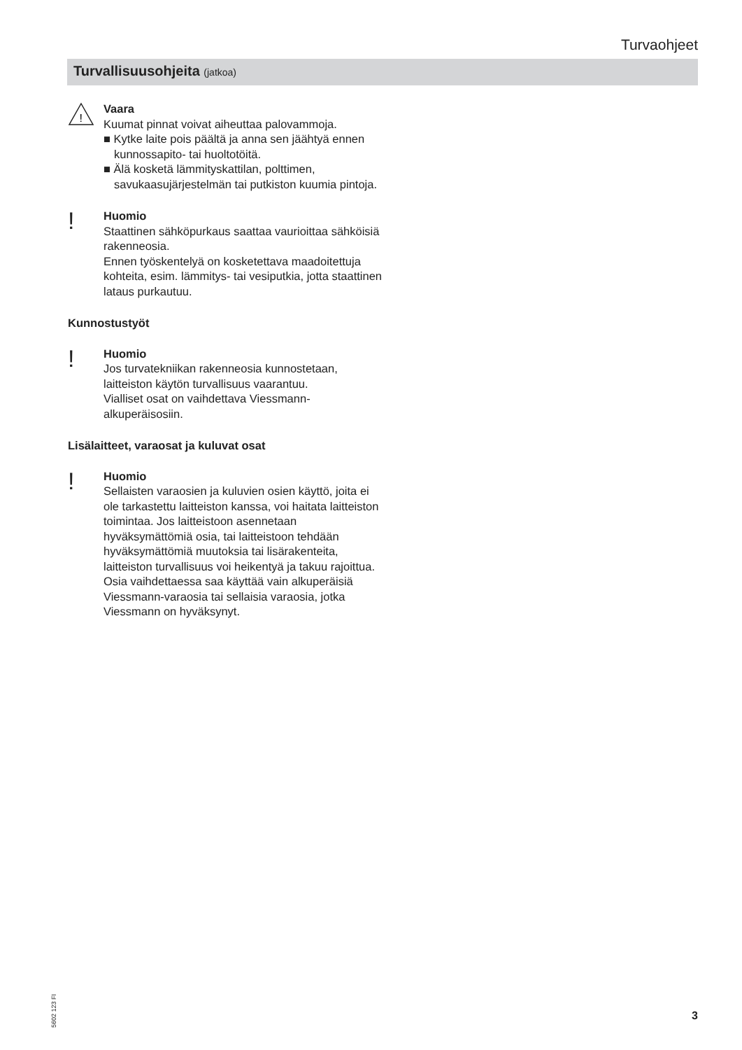Turvaohjeet
Turvallisuusohjeita (jatkoa)
!
Vaara
Kuumat pinnat voivat aiheuttaa palovammoja.
■ Kytke laite pois päältä ja anna sen jäähtyä ennen kunnossapito- tai huoltotöitä.
■ Älä kosketä lämmityskattilan, polttimen, savukaasujärjestelmän tai putkiston kuumia pintoja.
!
Huomio
Staattinen sähköpurkaus saattaa vaurioittaa sähköisiä rakenneosia.
Ennen työskentelyä on kosketettava maadoitettuja kohteita, esim. lämmitys- tai vesiputkia, jotta staattinen lataus purkautuu.
Kunnostustyöt
!
Huomio
Jos turvatekniikan rakenneosia kunnostetaan, laitteiston käytön turvallisuus vaarantuu.
Vialliset osat on vaihdettava Viessmann-alkuperäisosiin.
Lisälaitteet, varaosat ja kuluvat osat
!
Huomio
Sellaisten varaosien ja kuluvien osien käyttö, joita ei ole tarkastettu laitteiston kanssa, voi haitata laitteiston toimintaa. Jos laitteistoon asennetaan hyväksymättömiä osia, tai laitteistoon tehdään hyväksymättömiä muutoksia tai lisärakenteita, laitteiston turvallisuus voi heikentyä ja takuu rajoittua.
Osia vaihdettaessa saa käyttää vain alkuperäisiä Viessmann-varaosia tai sellaisia varaosia, jotka Viessmann on hyväksynyt.
5602 123 FI
3